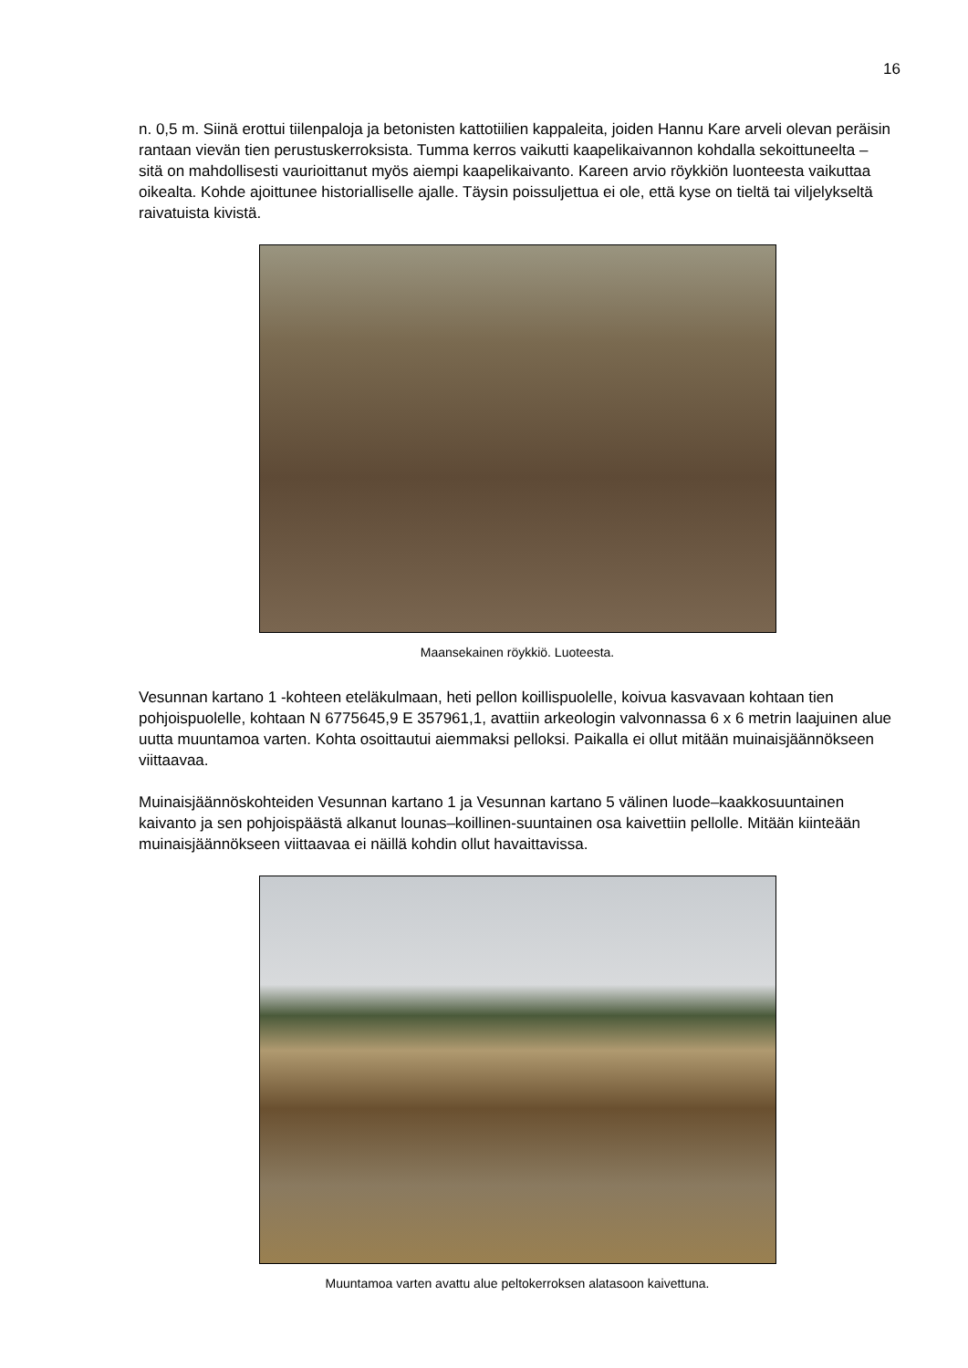16
n. 0,5 m. Siinä erottui tiilenpaloja ja betonisten kattotiilien kappaleita, joiden Hannu Kare arveli olevan peräisin rantaan vievän tien perustuskerroksista. Tumma kerros vaikutti kaapelikaivannon kohdalla sekoittuneelta – sitä on mahdollisesti vaurioittanut myös aiempi kaapelikaivanto. Kareen arvio röykkiön luonteesta vaikuttaa oikealta. Kohde ajoittunee historialliselle ajalle. Täysin poissuljettua ei ole, että kyse on tieltä tai viljelykseltä raivatuista kivistä.
Maansekainen röykkiö. Luoteesta.
Vesunnan kartano 1 -kohteen eteläkulmaan, heti pellon koillispuolelle, koivua kasvavaan kohtaan tien pohjoispuolelle, kohtaan N 6775645,9 E 357961,1, avattiin arkeologin valvonnassa 6 x 6 metrin laajuinen alue uutta muuntamoa varten. Kohta osoittautui aiemmaksi pelloksi. Paikalla ei ollut mitään muinaisjäännökseen viittaavaa.
Muinaisjäännöskohteiden Vesunnan kartano 1 ja Vesunnan kartano 5 välinen luode–kaakkosuuntainen kaivanto ja sen pohjoispäästä alkanut lounas–koillinen-suuntainen osa kaivettiin pellolle. Mitään kiinteään muinaisjäännökseen viittaavaa ei näillä kohdin ollut havaittavissa.
Muuntamoa varten avattu alue peltokerroksen alatasoon kaivettuna.